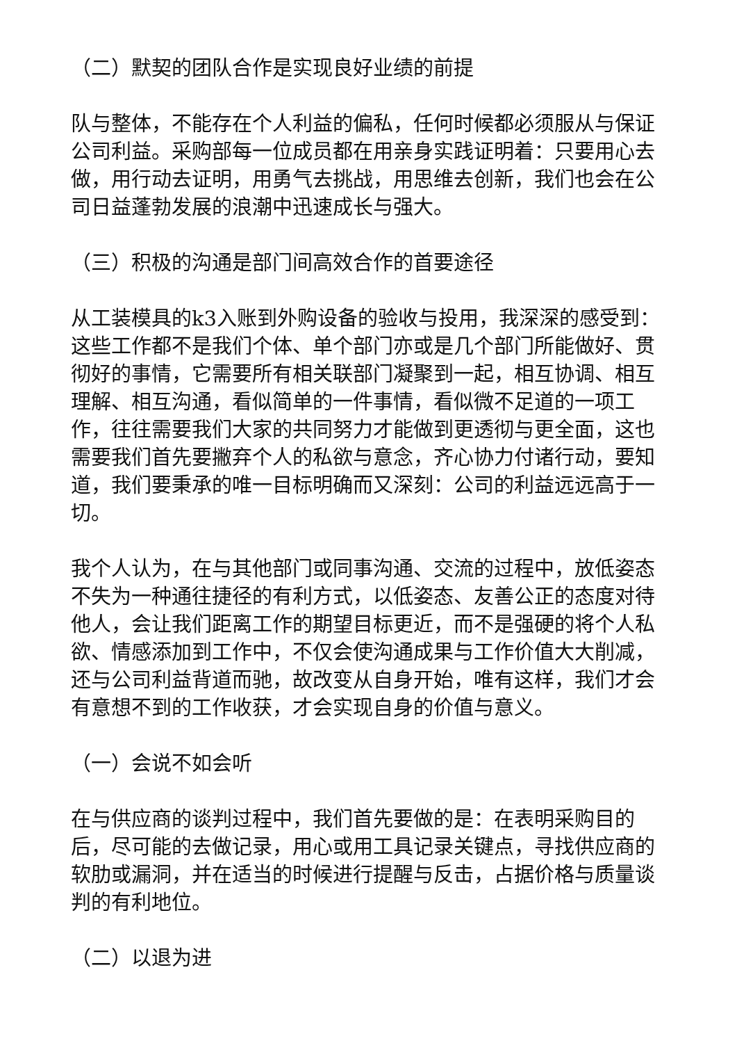（二）默契的团队合作是实现良好业绩的前提
队与整体，不能存在个人利益的偏私，任何时候都必须服从与保证公司利益。采购部每一位成员都在用亲身实践证明着：只要用心去做，用行动去证明，用勇气去挑战，用思维去创新，我们也会在公司日益蓬勃发展的浪潮中迅速成长与强大。
（三）积极的沟通是部门间高效合作的首要途径
从工装模具的k3入账到外购设备的验收与投用，我深深的感受到：这些工作都不是我们个体、单个部门亦或是几个部门所能做好、贯彻好的事情，它需要所有相关联部门凝聚到一起，相互协调、相互理解、相互沟通，看似简单的一件事情，看似微不足道的一项工作，往往需要我们大家的共同努力才能做到更透彻与更全面，这也需要我们首先要撇弃个人的私欲与意念，齐心协力付诸行动，要知道，我们要秉承的唯一目标明确而又深刻：公司的利益远远高于一切。
我个人认为，在与其他部门或同事沟通、交流的过程中，放低姿态不失为一种通往捷径的有利方式，以低姿态、友善公正的态度对待他人，会让我们距离工作的期望目标更近，而不是强硬的将个人私欲、情感添加到工作中，不仅会使沟通成果与工作价值大大削减，还与公司利益背道而驰，故改变从自身开始，唯有这样，我们才会有意想不到的工作收获，才会实现自身的价值与意义。
（一）会说不如会听
在与供应商的谈判过程中，我们首先要做的是：在表明采购目的后，尽可能的去做记录，用心或用工具记录关键点，寻找供应商的软肋或漏洞，并在适当的时候进行提醒与反击，占据价格与质量谈判的有利地位。
（二）以退为进